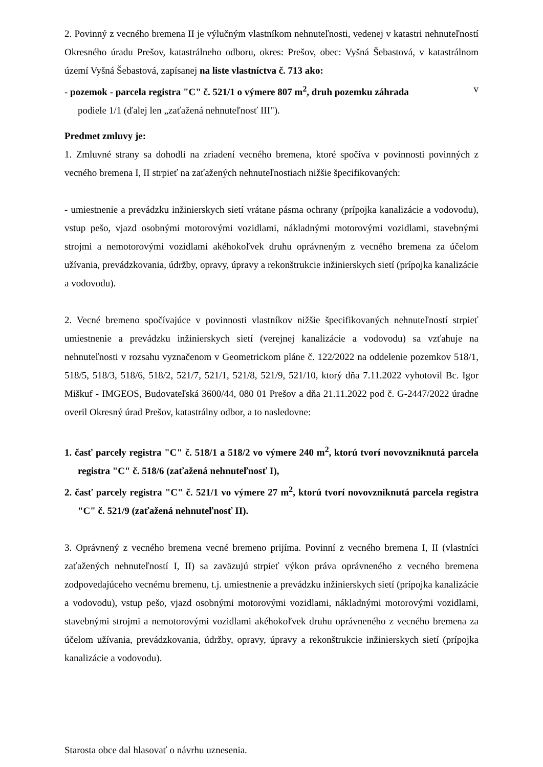2. Povinný z vecného bremena II je výlučným vlastníkom nehnuteľnosti, vedenej v katastri nehnuteľností Okresného úradu Prešov, katastrálneho odboru, okres: Prešov, obec: Vyšná Šebastová, v katastrálnom území Vyšná Šebastová, zapísanej na liste vlastníctva č. 713 ako:
- pozemok - parcela registra "C" č. 521/1 o výmere 807 m<sup>2</sup>, druh pozemku záhrada v
podiele 1/1 (ďalej len „zaťažená nehnuteľnosť III").
Predmet zmluvy je:
1. Zmluvné strany sa dohodli na zriadení vecného bremena, ktoré spočíva v povinnosti povinných z vecného bremena I, II strpieť na zaťažených nehnuteľnostiach nižšie špecifikovaných:
- umiestnenie a prevádzku inžinierskych sietí vrátane pásma ochrany (prípojka kanalizácie a vodovodu), vstup pešo, vjazd osobnými motorovými vozidlami, nákladnými motorovými vozidlami, stavebnými strojmi a nemotorovými vozidlami akéhokoľvek druhu oprávneným z vecného bremena za účelom užívania, prevádzkovania, údržby, opravy, úpravy a rekonštrukcie inžinierskych sietí (prípojka kanalizácie a vodovodu).
2. Vecné bremeno spočívajúce v povinnosti vlastníkov nižšie špecifikovaných nehnuteľností strpieť umiestnenie a prevádzku inžinierskych sietí (verejnej kanalizácie a vodovodu) sa vzťahuje na nehnuteľnosti v rozsahu vyznačenom v Geometrickom pláne č. 122/2022 na oddelenie pozemkov 518/1, 518/5, 518/3, 518/6, 518/2, 521/7, 521/1, 521/8, 521/9, 521/10, ktorý dňa 7.11.2022 vyhotovil Bc. Igor Miškuf - IMGEOS, Budovateľská 3600/44, 080 01 Prešov a dňa 21.11.2022 pod č. G-2447/2022 úradne overil Okresný úrad Prešov, katastrálny odbor, a to nasledovne:
1. časť parcely registra "C" č. 518/1 a 518/2 vo výmere 240 m<sup>2</sup>, ktorú tvorí novovzniknutá parcela registra "C" č. 518/6 (zaťažená nehnuteľnosť I),
2. časť parcely registra "C" č. 521/1 vo výmere 27 m<sup>2</sup>, ktorú tvorí novovzniknutá parcela registra "C" č. 521/9 (zaťažená nehnuteľnosť II).
3. Oprávnený z vecného bremena vecné bremeno prijíma. Povinní z vecného bremena I, II (vlastníci zaťažených nehnuteľností I, II) sa zaväzujú strpieť výkon práva oprávneného z vecného bremena zodpovedajúceho vecnému bremenu, t.j. umiestnenie a prevádzku inžinierskych sietí (prípojka kanalizácie a vodovodu), vstup pešo, vjazd osobnými motorovými vozidlami, nákladnými motorovými vozidlami, stavebnými strojmi a nemotorovými vozidlami akéhokoľvek druhu oprávneného z vecného bremena za účelom užívania, prevádzkovania, údržby, opravy, úpravy a rekonštrukcie inžinierskych sietí (prípojka kanalizácie a vodovodu).
Starosta obce dal hlasovať o návrhu uznesenia.